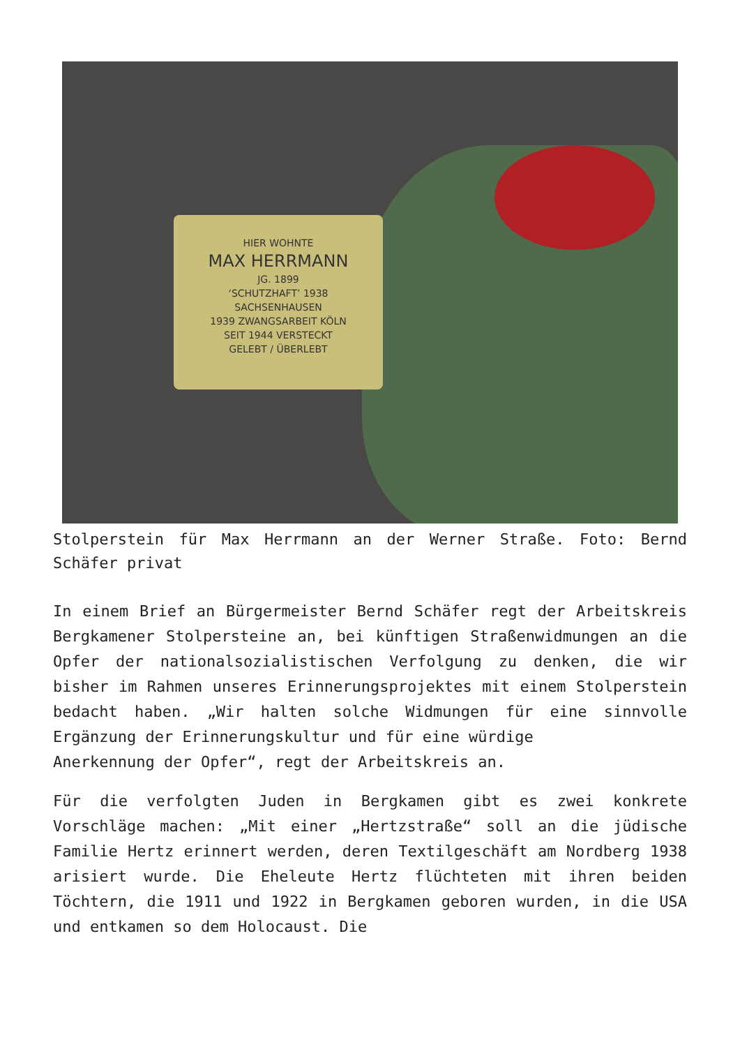HIER WOHNTE
MAX HERRMANN
JG. 1899
‘SCHUTZHAFT’ 1938
SACHSENHAUSEN
1939 ZWANGSARBEIT KÖLN
SEIT 1944 VERSTECKT
GELEBT / ÜBERLEBT
Stolperstein für Max Herrmann an der Werner Straße. Foto: Bernd Schäfer privat
In einem Brief an Bürgermeister Bernd Schäfer regt der Arbeitskreis Bergkamener Stolpersteine an, bei künftigen Straßenwidmungen an die Opfer der nationalsozialistischen Verfolgung zu denken, die wir bisher im Rahmen unseres Erinnerungsprojektes mit einem Stolperstein bedacht haben. „Wir halten solche Widmungen für eine sinnvolle Ergänzung der Erinnerungskultur und für eine würdige
Anerkennung der Opfer“, regt der Arbeitskreis an.
Für die verfolgten Juden in Bergkamen gibt es zwei konkrete Vorschläge machen: „Mit einer „Hertzstraße“ soll an die jüdische Familie Hertz erinnert werden, deren Textilgeschäft am Nordberg 1938 arisiert wurde. Die Eheleute Hertz flüchteten mit ihren beiden Töchtern, die 1911 und 1922 in Bergkamen geboren wurden, in die USA und entkamen so dem Holocaust. Die